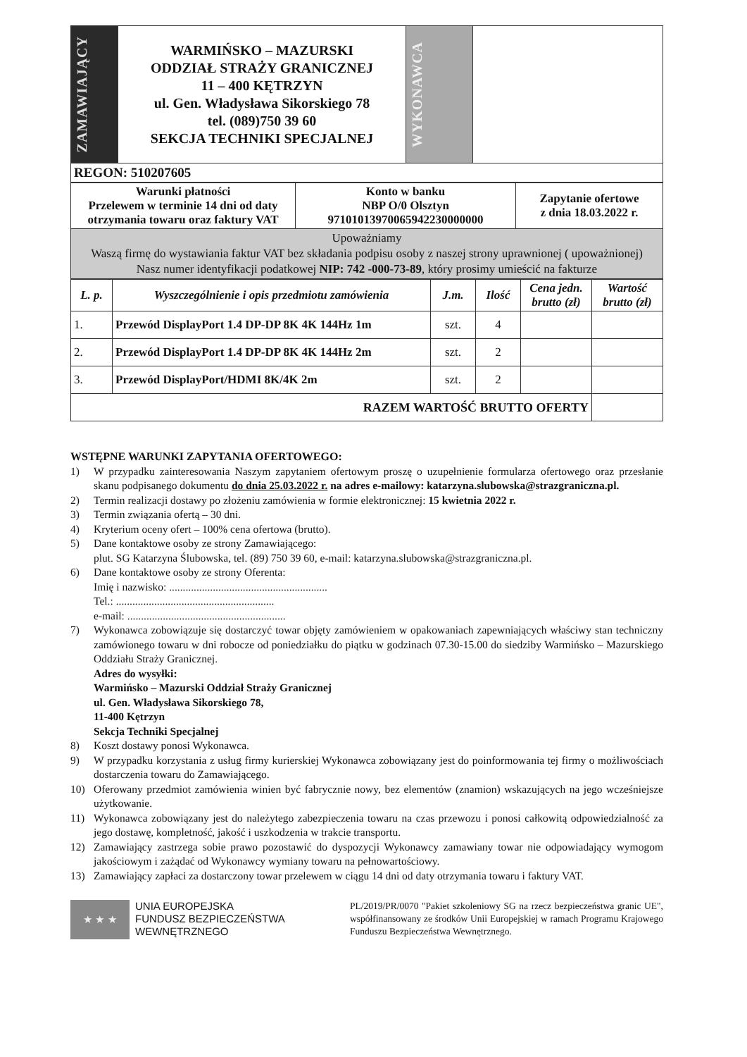| ZAMAWIAJĄCY | WARMIŃSKO – MAZURSKI ODDZIAŁ STRAŻY GRANICZNEJ 11 – 400 KĘTRZYN ul. Gen. Władysława Sikorskiego 78 tel. (089)750 39 60 SEKCJA TECHNIKI SPECJALNEJ | WYKONAWCA | |
| REGON: 510207605 | | | |
| Warunki płatności Przelewem w terminie 14 dni od daty otrzymania towaru oraz faktury VAT | Konto w banku NBP O/0 Olsztyn 97101013970065942230000000 | Zapytanie ofertowe z dnia 18.03.2022 r. |
| Upoważniamy Waszą firmę do wystawiania faktur VAT bez składania podpisu osoby z naszej strony uprawnionej ( upoważnionej) Nasz numer identyfikacji podatkowej NIP: 742 -000-73-89 , który prosimy umieścić na fakturze | | |
| L. p. | Wyszczególnienie i opis przedmiotu zamówienia | J.m. | Ilość | Cena jedn. brutto (zł) | Wartość brutto (zł) |
| --- | --- | --- | --- | --- | --- |
| 1. | Przewód DisplayPort 1.4 DP-DP 8K 4K 144Hz 1m | szt. | 4 | | |
| 2. | Przewód DisplayPort 1.4 DP-DP 8K 4K 144Hz 2m | szt. | 2 | | |
| 3. | Przewód DisplayPort/HDMI 8K/4K 2m | szt. | 2 | | |
| RAZEM WARTOŚĆ BRUTTO OFERTY | | | | | |
WSTĘPNE WARUNKI ZAPYTANIA OFERTOWEGO:
1) W przypadku zainteresowania Naszym zapytaniem ofertowym proszę o uzupełnienie formularza ofertowego oraz przesłanie skanu podpisanego dokumentu do dnia 25.03.2022 r. na adres e-mailowy: katarzyna.slubowska@strazgraniczna.pl.
2) Termin realizacji dostawy po złożeniu zamówienia w formie elektronicznej: 15 kwietnia 2022 r.
3) Termin związania ofertą – 30 dni.
4) Kryterium oceny ofert – 100% cena ofertowa (brutto).
5) Dane kontaktowe osoby ze strony Zamawiającego:
plut. SG Katarzyna Ślubowska, tel. (89) 750 39 60, e-mail: katarzyna.slubowska@strazgraniczna.pl.
6) Dane kontaktowe osoby ze strony Oferenta:
Imię i nazwisko: ..........................................................
Tel.: ..........................................................
e-mail: ..........................................................
7) Wykonawca zobowiązuje się dostarczyć towar objęty zamówieniem w opakowaniach zapewniających właściwy stan techniczny zamówionego towaru w dni robocze od poniedziałku do piątku w godzinach 07.30-15.00 do siedziby Warmińsko – Mazurskiego Oddziału Straży Granicznej.
Adres do wysyłki:
Warmińsko – Mazurski Oddział Straży Granicznej
ul. Gen. Władysława Sikorskiego 78,
11-400 Kętrzyn
Sekcja Techniki Specjalnej
8) Koszt dostawy ponosi Wykonawca.
9) W przypadku korzystania z usług firmy kurierskiej Wykonawca zobowiązany jest do poinformowania tej firmy o możliwościach dostarczenia towaru do Zamawiającego.
10) Oferowany przedmiot zamówienia winien być fabrycznie nowy, bez elementów (znamion) wskazujących na jego wcześniejsze użytkowanie.
11) Wykonawca zobowiązany jest do należytego zabezpieczenia towaru na czas przewozu i ponosi całkowitą odpowiedzialność za jego dostawę, kompletność, jakość i uszkodzenia w trakcie transportu.
12) Zamawiający zastrzega sobie prawo pozostawić do dyspozycji Wykonawcy zamawiany towar nie odpowiadający wymogom jakościowym i zażądać od Wykonawcy wymiany towaru na pełnowartościowy.
13) Zamawiający zapłaci za dostarczony towar przelewem w ciągu 14 dni od daty otrzymania towaru i faktury VAT.
★ ★ ★
UNIA EUROPEJSKA
FUNDUSZ BEZPIECZEŃSTWA
WEWNĘTRZNEGO
PL/2019/PR/0070 "Pakiet szkoleniowy SG na rzecz bezpieczeństwa granic UE", współfinansowany ze środków Unii Europejskiej w ramach Programu Krajowego Funduszu Bezpieczeństwa Wewnętrznego.